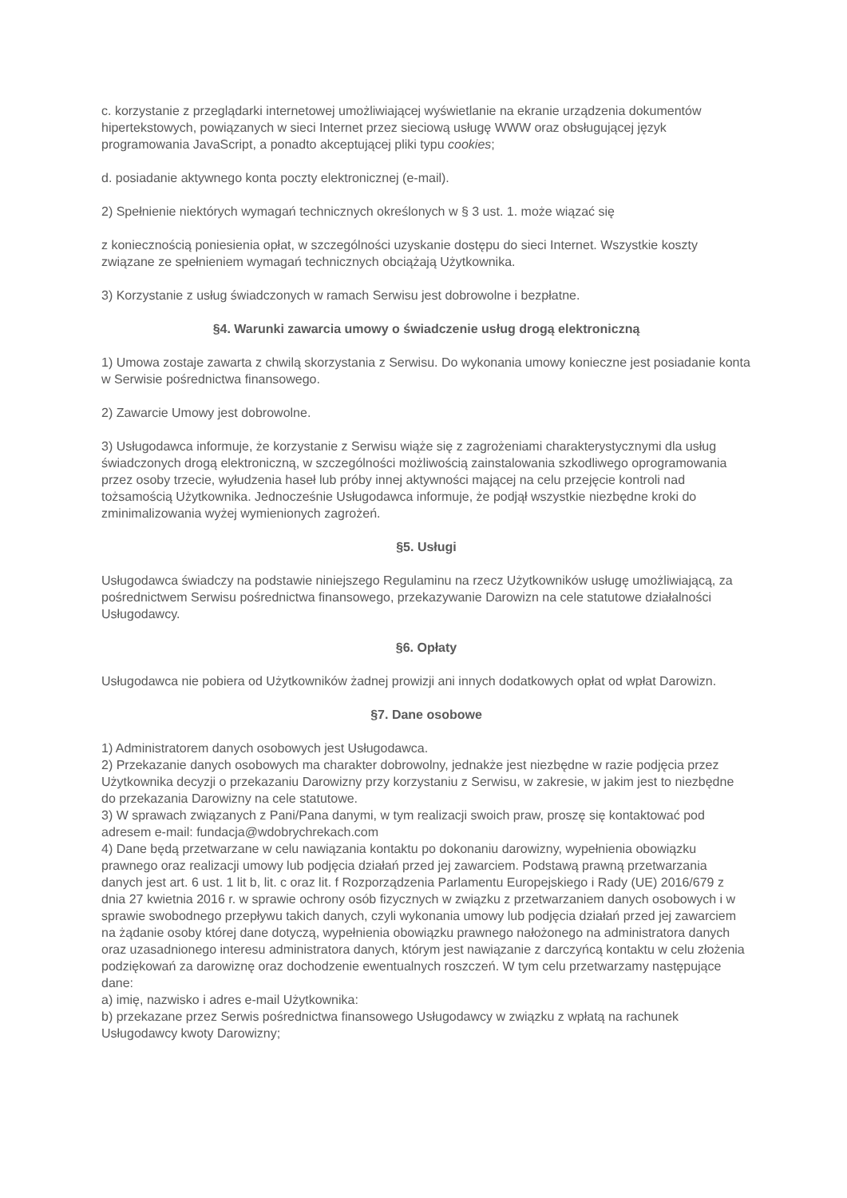c. korzystanie z przeglądarki internetowej umożliwiającej wyświetlanie na ekranie urządzenia dokumentów hipertekstowych, powiązanych w sieci Internet przez sieciową usługę WWW oraz obsługującej język programowania JavaScript, a ponadto akceptującej pliki typu cookies;
d. posiadanie aktywnego konta poczty elektronicznej (e-mail).
2) Spełnienie niektórych wymagań technicznych określonych w § 3 ust. 1. może wiązać się
z koniecznością poniesienia opłat, w szczególności uzyskanie dostępu do sieci Internet. Wszystkie koszty związane ze spełnieniem wymagań technicznych obciążają Użytkownika.
3) Korzystanie z usług świadczonych w ramach Serwisu jest dobrowolne i bezpłatne.
§4. Warunki zawarcia umowy o świadczenie usług drogą elektroniczną
1) Umowa zostaje zawarta z chwilą skorzystania z Serwisu. Do wykonania umowy konieczne jest posiadanie konta w Serwisie pośrednictwa finansowego.
2) Zawarcie Umowy jest dobrowolne.
3) Usługodawca informuje, że korzystanie z Serwisu wiąże się z zagrożeniami charakterystycznymi dla usług świadczonych drogą elektroniczną, w szczególności możliwością zainstalowania szkodliwego oprogramowania przez osoby trzecie, wyłudzenia haseł lub próby innej aktywności mającej na celu przejęcie kontroli nad tożsamością Użytkownika. Jednocześnie Usługodawca informuje, że podjął wszystkie niezbędne kroki do zminimalizowania wyżej wymienionych zagrożeń.
§5. Usługi
Usługodawca świadczy na podstawie niniejszego Regulaminu na rzecz Użytkowników usługę umożliwiającą, za pośrednictwem Serwisu pośrednictwa finansowego, przekazywanie Darowizn na cele statutowe działalności Usługodawcy.
§6. Opłaty
Usługodawca nie pobiera od Użytkowników żadnej prowizji ani innych dodatkowych opłat od wpłat Darowizn.
§7. Dane osobowe
1) Administratorem danych osobowych jest Usługodawca.
2) Przekazanie danych osobowych ma charakter dobrowolny, jednakże jest niezbędne w razie podjęcia przez Użytkownika decyzji o przekazaniu Darowizny przy korzystaniu z Serwisu, w zakresie, w jakim jest to niezbędne do przekazania Darowizny na cele statutowe.
3) W sprawach związanych z Pani/Pana danymi, w tym realizacji swoich praw, proszę się kontaktować pod adresem e-mail: fundacja@wdobrychrekach.com
4) Dane będą przetwarzane w celu nawiązania kontaktu po dokonaniu darowizny, wypełnienia obowiązku prawnego oraz realizacji umowy lub podjęcia działań przed jej zawarciem. Podstawą prawną przetwarzania danych jest art. 6 ust. 1 lit b, lit. c oraz lit. f Rozporządzenia Parlamentu Europejskiego i Rady (UE) 2016/679 z dnia 27 kwietnia 2016 r. w sprawie ochrony osób fizycznych w związku z przetwarzaniem danych osobowych i w sprawie swobodnego przepływu takich danych, czyli wykonania umowy lub podjęcia działań przed jej zawarciem na żądanie osoby której dane dotyczą, wypełnienia obowiązku prawnego nałożonego na administratora danych oraz uzasadnionego interesu administratora danych, którym jest nawiązanie z darczyńcą kontaktu w celu złożenia podziękowań za darowiznę oraz dochodzenie ewentualnych roszczeń. W tym celu przetwarzamy następujące dane:
a) imię, nazwisko i adres e-mail Użytkownika:
b) przekazane przez Serwis pośrednictwa finansowego Usługodawcy w związku z wpłatą na rachunek Usługodawcy kwoty Darowizny;